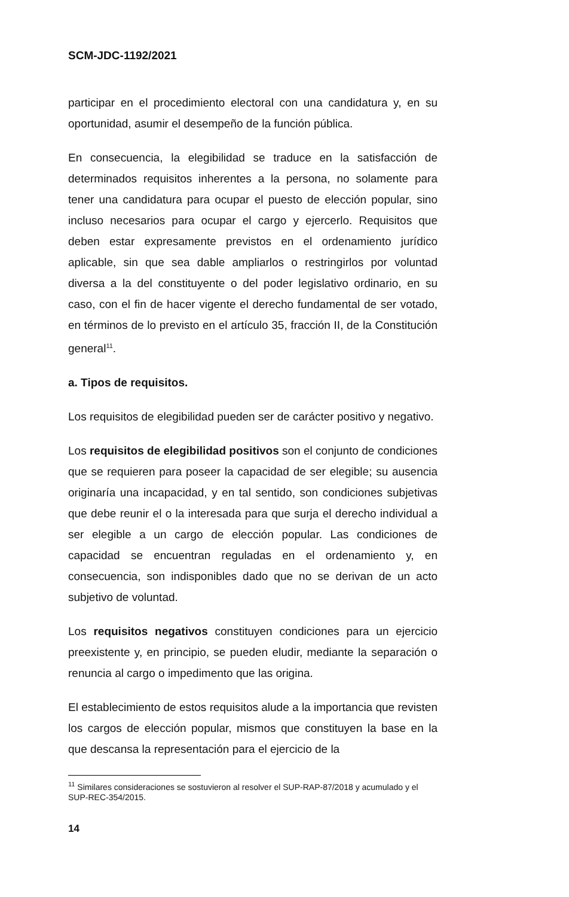SCM-JDC-1192/2021
participar en el procedimiento electoral con una candidatura y, en su oportunidad, asumir el desempeño de la función pública.
En consecuencia, la elegibilidad se traduce en la satisfacción de determinados requisitos inherentes a la persona, no solamente para tener una candidatura para ocupar el puesto de elección popular, sino incluso necesarios para ocupar el cargo y ejercerlo. Requisitos que deben estar expresamente previstos en el ordenamiento jurídico aplicable, sin que sea dable ampliarlos o restringirlos por voluntad diversa a la del constituyente o del poder legislativo ordinario, en su caso, con el fin de hacer vigente el derecho fundamental de ser votado, en términos de lo previsto en el artículo 35, fracción II, de la Constitución general<sup>11</sup>.
a. Tipos de requisitos.
Los requisitos de elegibilidad pueden ser de carácter positivo y negativo.
Los requisitos de elegibilidad positivos son el conjunto de condiciones que se requieren para poseer la capacidad de ser elegible; su ausencia originaría una incapacidad, y en tal sentido, son condiciones subjetivas que debe reunir el o la interesada para que surja el derecho individual a ser elegible a un cargo de elección popular. Las condiciones de capacidad se encuentran reguladas en el ordenamiento y, en consecuencia, son indisponibles dado que no se derivan de un acto subjetivo de voluntad.
Los requisitos negativos constituyen condiciones para un ejercicio preexistente y, en principio, se pueden eludir, mediante la separación o renuncia al cargo o impedimento que las origina.
El establecimiento de estos requisitos alude a la importancia que revisten los cargos de elección popular, mismos que constituyen la base en la que descansa la representación para el ejercicio de la
<sup>11</sup> Similares consideraciones se sostuvieron al resolver el SUP-RAP-87/2018 y acumulado y el SUP-REC-354/2015.
14